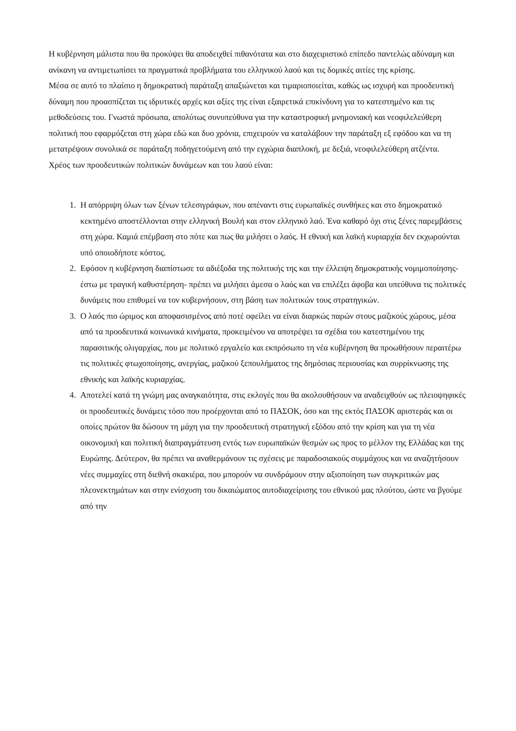Η κυβέρνηση μάλιστα που θα προκύψει θα αποδειχθεί πιθανότατα και στο διαχειριστικό επίπεδο παντελώς αδύναμη και ανίκανη να αντιμετωπίσει τα πραγματικά προβλήματα του ελληνικού λαού και τις δομικές αιτίες της κρίσης.
Μέσα σε αυτό το πλαίσιο η δημοκρατική παράταξη απαξιώνεται και τιμαριοποιείται, καθώς ως ισχυρή και προοδευτική δύναμη που προασπίζεται τις ιδρυτικές αρχές και αξίες της είναι εξαιρετικά επικίνδυνη για το κατεστημένο και τις μεθοδεύσεις του. Γνωστά πρόσωπα, απολύτως συνυπεύθυνα για την καταστροφική μνημονιακή και νεοφιλελεύθερη πολιτική που εφαρμόζεται στη χώρα εδώ και δυο χρόνια, επιχειρούν να καταλάβουν την παράταξη εξ εφόδου και να τη μετατρέψουν συνολικά σε παράταξη ποδηγετούμενη από την εγχώρια διαπλοκή, με δεξιά, νεοφιλελεύθερη ατζέντα.
Χρέος των προοδευτικών πολιτικών δυνάμεων και του λαού είναι:
1. Η απόρριψη όλων των ξένων τελεσιγράφων, που απέναντι στις ευρωπαϊκές συνθήκες και στο δημοκρατικό κεκτημένο αποστέλλονται στην ελληνική Βουλή και στον ελληνικό λαό. Ένα καθαρό όχι στις ξένες παρεμβάσεις στη χώρα. Καμιά επέμβαση στο πότε και πως θα μιλήσει ο λαός. Η εθνική και λαϊκή κυριαρχία δεν εκχωρούνται υπό οποιοδήποτε κόστος.
2. Εφόσον η κυβέρνηση διαπίστωσε τα αδιέξοδα της πολιτικής της και την έλλειψη δημοκρατικής νομιμοποίησης- έστω με τραγική καθυστέρηση- πρέπει να μιλήσει άμεσα ο λαός και να επιλέξει άφοβα και υπεύθυνα τις πολιτικές δυνάμεις που επιθυμεί να τον κυβερνήσουν, στη βάση των πολιτικών τους στρατηγικών.
3. Ο λαός πιο ώριμος και αποφασισμένος από ποτέ οφείλει να είναι διαρκώς παρών στους μαζικούς χώρους, μέσα από τα προοδευτικά κοινωνικά κινήματα, προκειμένου να αποτρέψει τα σχέδια του κατεστημένου της παρασιτικής ολιγαρχίας, που με πολιτικό εργαλείο και εκπρόσωπο τη νέα κυβέρνηση θα προωθήσουν περαιτέρω τις πολιτικές φτωχοποίησης, ανεργίας, μαζικού ξεπουλήματος της δημόσιας περιουσίας και συρρίκνωσης της εθνικής και λαϊκής κυριαρχίας.
4. Αποτελεί κατά τη γνώμη μας αναγκαιότητα, στις εκλογές που θα ακολουθήσουν να αναδειχθούν ως πλειοψηφικές οι προοδευτικές δυνάμεις τόσο που προέρχονται από το ΠΑΣΟΚ, όσο και της εκτός ΠΑΣΟΚ αριστεράς και οι οποίες πρώτον θα δώσουν τη μάχη για την προοδευτική στρατηγική εξόδου από την κρίση και για τη νέα οικονομική και πολιτική διαπραγμάτευση εντός των ευρωπαϊκών θεσμών ως προς το μέλλον της Ελλάδας και της Ευρώπης. Δεύτερον, θα πρέπει να αναθερμάνουν τις σχέσεις με παραδοσιακούς συμμάχους και να αναζητήσουν νέες συμμαχίες στη διεθνή σκακιέρα, που μπορούν να συνδράμουν στην αξιοποίηση των συγκριτικών μας πλεονεκτημάτων και στην ενίσχυση του δικαιώματος αυτοδιαχείρισης του εθνικού μας πλούτου, ώστε να βγούμε από την